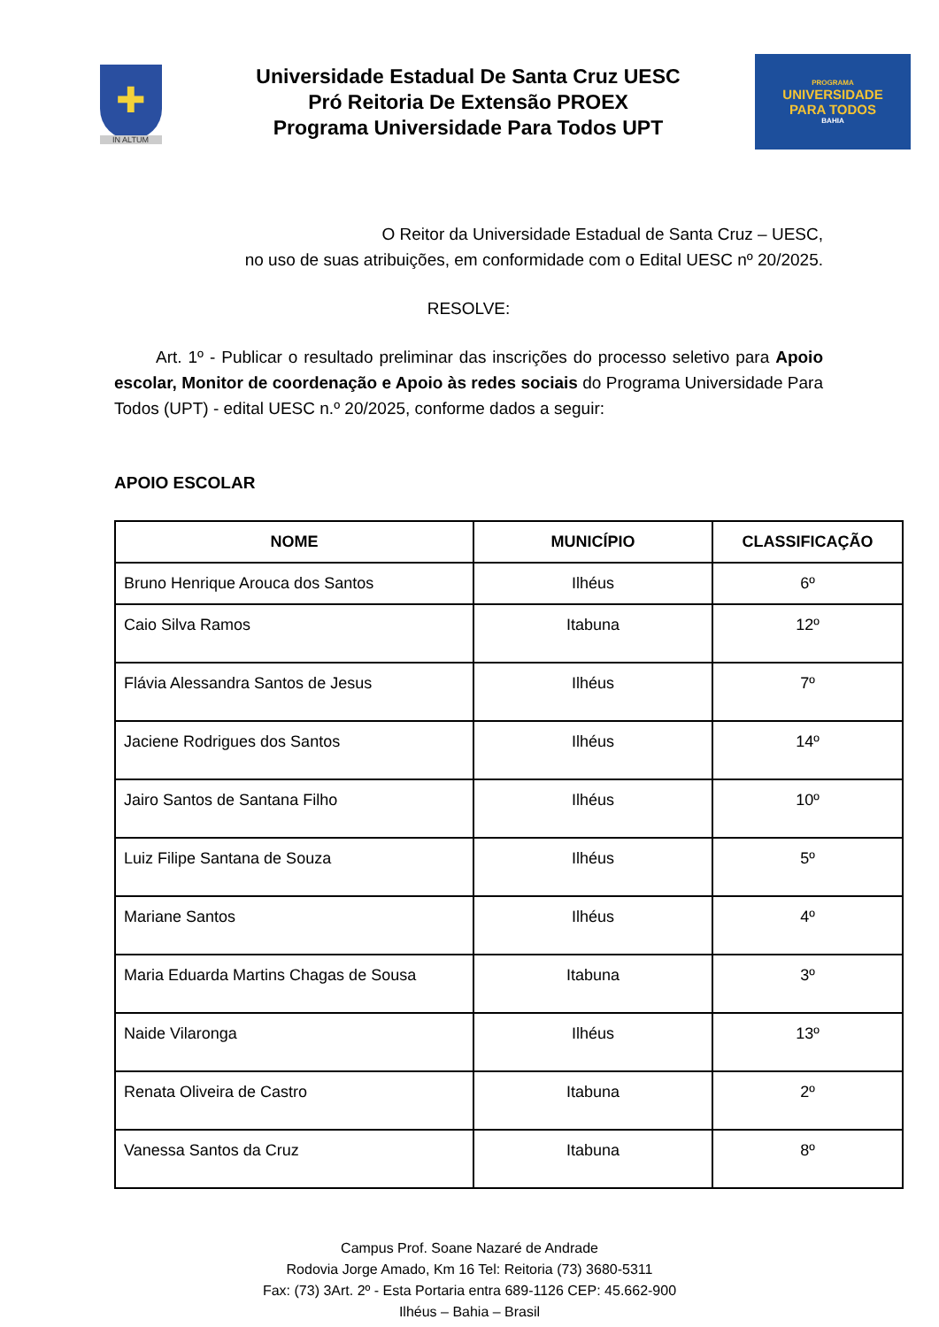✚
IN ALTUM
Universidade Estadual De Santa Cruz UESC
Pró Reitoria De Extensão PROEX
Programa Universidade Para Todos UPT
PROGRAMA
UNIVERSIDADE
PARA TODOS
BAHIA
O Reitor da Universidade Estadual de Santa Cruz – UESC,
no uso de suas atribuições, em conformidade com o Edital UESC nº 20/2025.
RESOLVE:
Art. 1º - Publicar o resultado preliminar das inscrições do processo seletivo para Apoio escolar, Monitor de coordenação e Apoio às redes sociais do Programa Universidade Para Todos (UPT) - edital UESC n.º 20/2025, conforme dados a seguir:
APOIO ESCOLAR
| NOME | MUNICÍPIO | CLASSIFICAÇÃO |
| --- | --- | --- |
| Bruno Henrique Arouca dos Santos | Ilhéus | 6º |
| Caio Silva Ramos | Itabuna | 12º |
| Flávia Alessandra Santos de Jesus | Ilhéus | 7º |
| Jaciene Rodrigues dos Santos | Ilhéus | 14º |
| Jairo Santos de Santana Filho | Ilhéus | 10º |
| Luiz Filipe Santana de Souza | Ilhéus | 5º |
| Mariane Santos | Ilhéus | 4º |
| Maria Eduarda Martins Chagas de Sousa | Itabuna | 3º |
| Naide Vilaronga | Ilhéus | 13º |
| Renata Oliveira de Castro | Itabuna | 2º |
| Vanessa Santos da Cruz | Itabuna | 8º |
Campus Prof. Soane Nazaré de Andrade
Rodovia Jorge Amado, Km 16 Tel: Reitoria (73) 3680-5311
Fax: (73) 3Art. 2º - Esta Portaria entra 689-1126 CEP: 45.662-900
Ilhéus – Bahia – Brasil